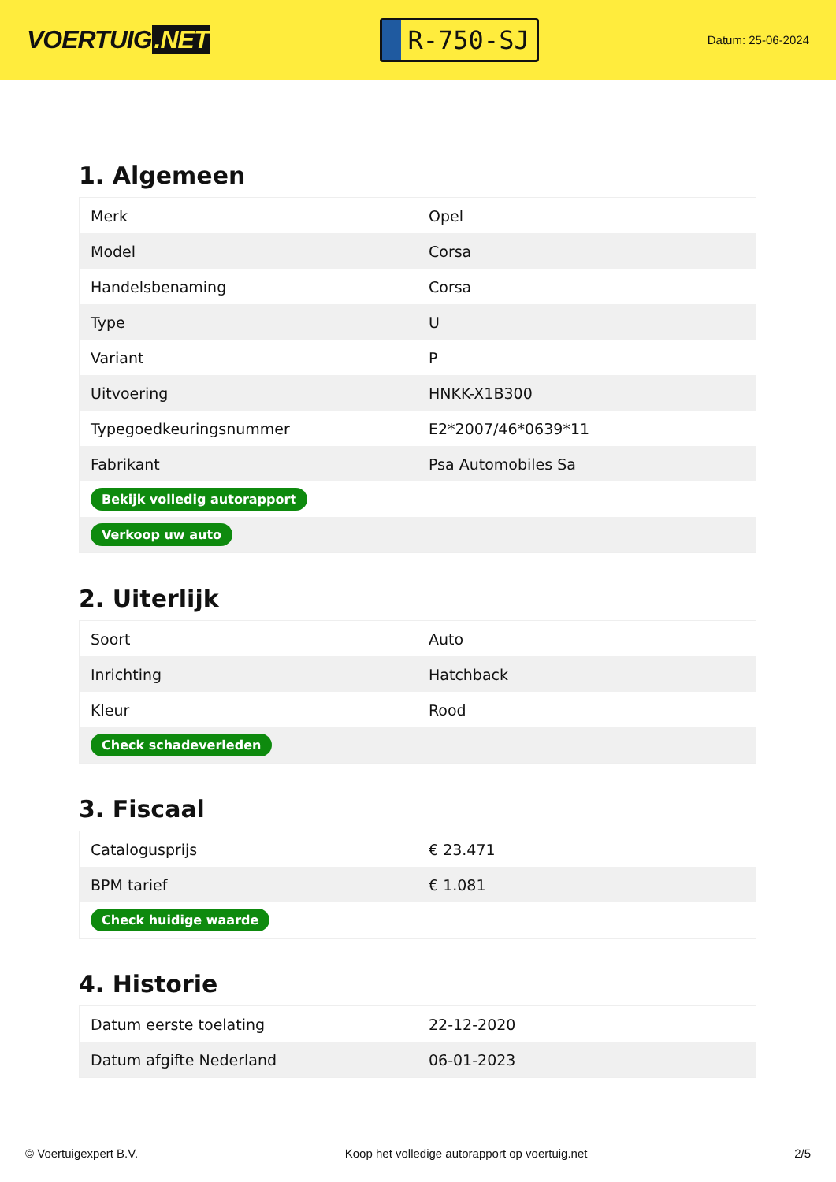VOERTUIG.NET
R-750-SJ
Datum: 25-06-2024
1. Algemeen
| Merk | Opel |
| Model | Corsa |
| Handelsbenaming | Corsa |
| Type | U |
| Variant | P |
| Uitvoering | HNKK-X1B300 |
| Typegoedkeuringsnummer | E2*2007/46*0639*11 |
| Fabrikant | Psa Automobiles Sa |
| Bekijk volledig autorapport | |
| Verkoop uw auto | |
2. Uiterlijk
| Soort | Auto |
| Inrichting | Hatchback |
| Kleur | Rood |
| Check schadeverleden | |
3. Fiscaal
| Catalogusprijs | € 23.471 |
| BPM tarief | € 1.081 |
| Check huidige waarde | |
4. Historie
| Datum eerste toelating | 22-12-2020 |
| Datum afgifte Nederland | 06-01-2023 |
© Voertuigexpert B.V. Koop het volledige autorapport op voertuig.net 2/5